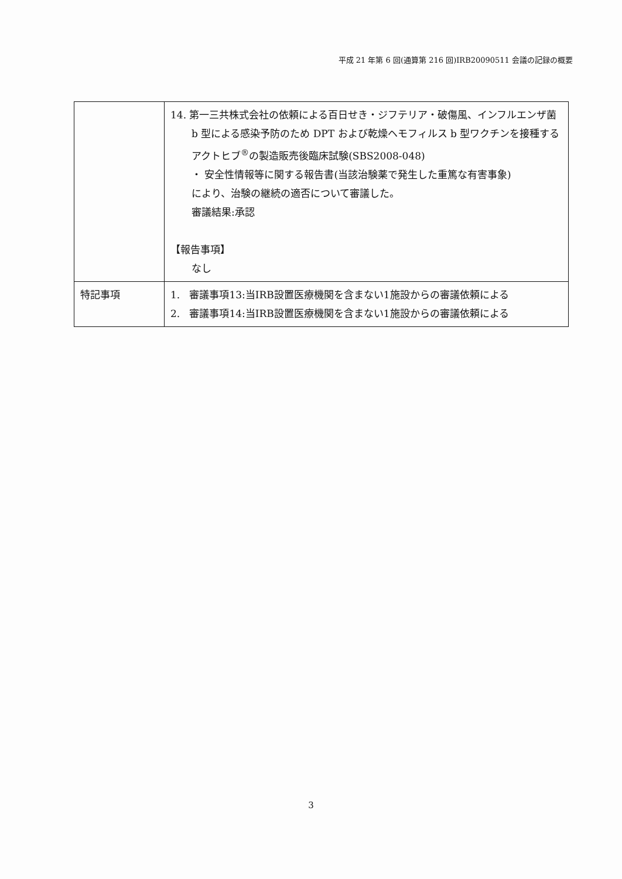平成 21 年第 6 回(通算第 216 回)IRB20090511 会議の記録の概要
| | 14. 第一三共株式会社の依頼による百日せき・ジフテリア・破傷風、インフルエンザ菌 b 型による感染予防のため DPT および乾燥ヘモフィルス b 型ワクチンを接種するアクトヒブ<sup>®</sup>の製造販売後臨床試験(SBS2008-048) ・ 安全性情報等に関する報告書(当該治験薬で発生した重篤な有害事象) により、治験の継続の適否について審議した。 審議結果:承認 【報告事項】 なし |
| 特記事項 | 1. 審議事項13:当IRB設置医療機関を含まない1施設からの審議依頼による 2. 審議事項14:当IRB設置医療機関を含まない1施設からの審議依頼による |
3